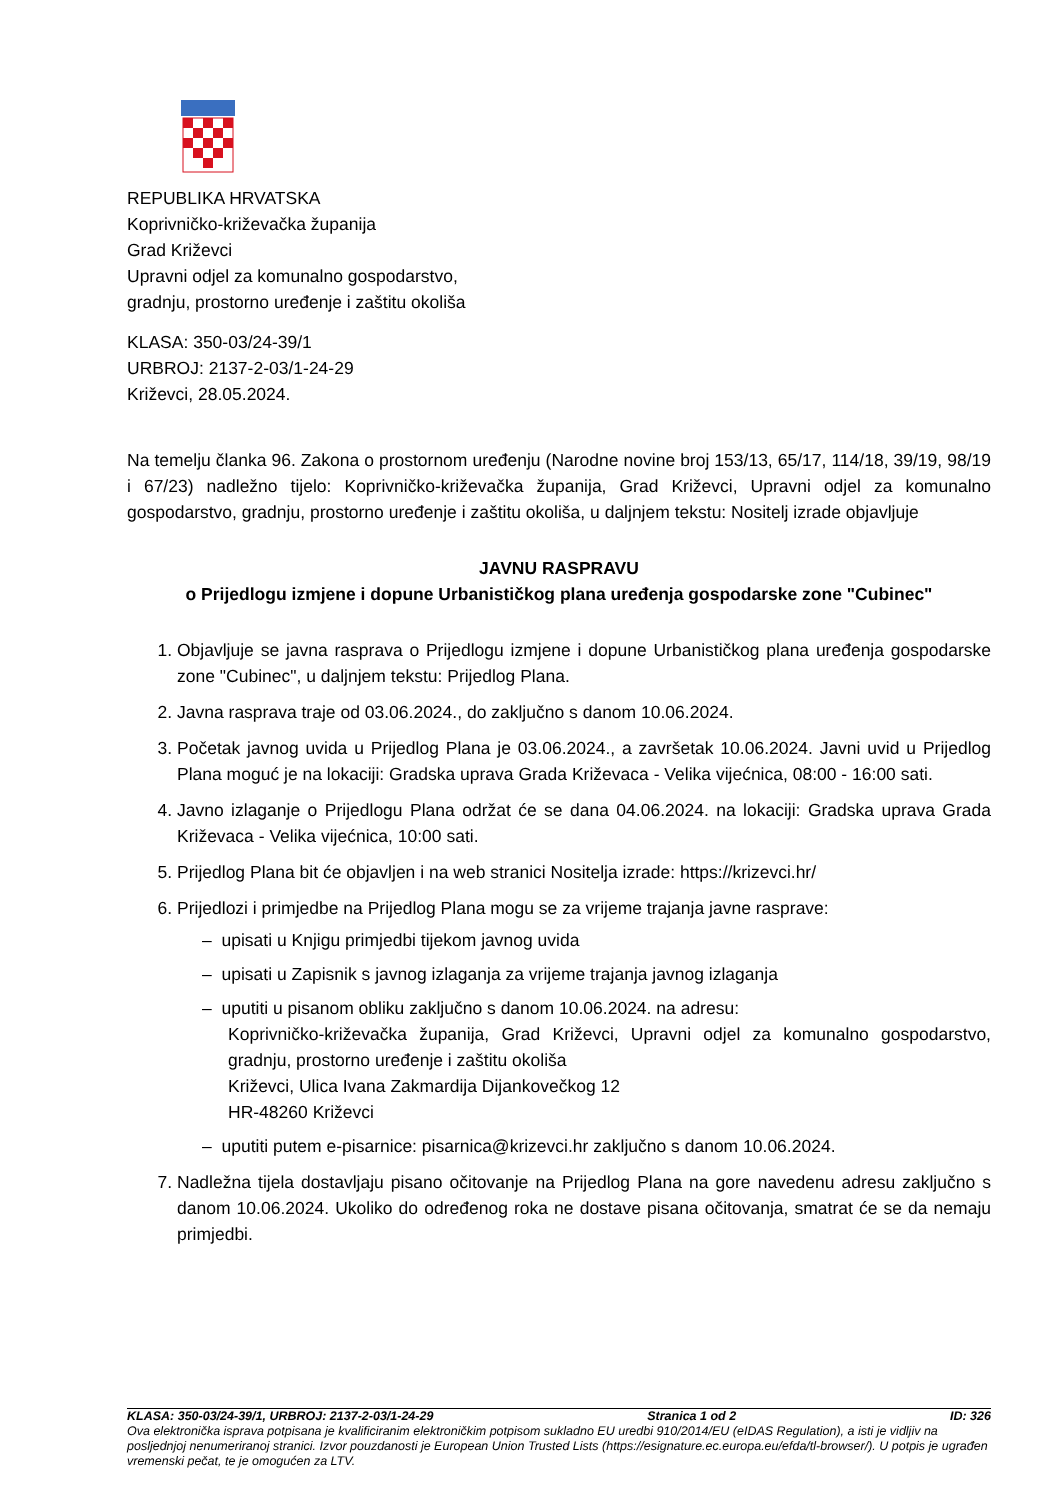REPUBLIKA HRVATSKA
Koprivničko-križevačka županija
Grad Križevci
Upravni odjel za komunalno gospodarstvo,
gradnju, prostorno uređenje i zaštitu okoliša
KLASA: 350-03/24-39/1
URBROJ: 2137-2-03/1-24-29
Križevci, 28.05.2024.
Na temelju članka 96. Zakona o prostornom uređenju (Narodne novine broj 153/13, 65/17, 114/18, 39/19, 98/19 i 67/23) nadležno tijelo: Koprivničko-križevačka županija, Grad Križevci, Upravni odjel za komunalno gospodarstvo, gradnju, prostorno uređenje i zaštitu okoliša, u daljnjem tekstu: Nositelj izrade objavljuje
JAVNU RASPRAVU
o Prijedlogu izmjene i dopune Urbanističkog plana uređenja gospodarske zone "Cubinec"
1. Objavljuje se javna rasprava o Prijedlogu izmjene i dopune Urbanističkog plana uređenja gospodarske zone "Cubinec", u daljnjem tekstu: Prijedlog Plana.
2. Javna rasprava traje od 03.06.2024., do zaključno s danom 10.06.2024.
3. Početak javnog uvida u Prijedlog Plana je 03.06.2024., a završetak 10.06.2024. Javni uvid u Prijedlog Plana moguć je na lokaciji: Gradska uprava Grada Križevaca - Velika vijećnica, 08:00 - 16:00 sati.
4. Javno izlaganje o Prijedlogu Plana održat će se dana 04.06.2024. na lokaciji: Gradska uprava Grada Križevaca - Velika vijećnica, 10:00 sati.
5. Prijedlog Plana bit će objavljen i na web stranici Nositelja izrade: https://krizevci.hr/
6. Prijedlozi i primjedbe na Prijedlog Plana mogu se za vrijeme trajanja javne rasprave:
– upisati u Knjigu primjedbi tijekom javnog uvida
– upisati u Zapisnik s javnog izlaganja za vrijeme trajanja javnog izlaganja
– uputiti u pisanom obliku zaključno s danom 10.06.2024. na adresu:
Koprivničko-križevačka županija, Grad Križevci, Upravni odjel za komunalno gospodarstvo, gradnju, prostorno uređenje i zaštitu okoliša
Križevci, Ulica Ivana Zakmardija Dijankovečkog 12
HR-48260 Križevci
– uputiti putem e-pisarnice: pisarnica@krizevci.hr zaključno s danom 10.06.2024.
7. Nadležna tijela dostavljaju pisano očitovanje na Prijedlog Plana na gore navedenu adresu zaključno s danom 10.06.2024. Ukoliko do određenog roka ne dostave pisana očitovanja, smatrat će se da nemaju primjedbi.
KLASA: 350-03/24-39/1, URBROJ: 2137-2-03/1-24-29 Stranica 1 od 2 ID: 326
Ova elektronička isprava potpisana je kvalificiranim elektroničkim potpisom sukladno EU uredbi 910/2014/EU (eIDAS Regulation), a isti je vidljiv na posljednjoj nenumeriranoj stranici. Izvor pouzdanosti je European Union Trusted Lists (https://esignature.ec.europa.eu/efda/tl-browser/). U potpis je ugrađen vremenski pečat, te je omogućen za LTV.